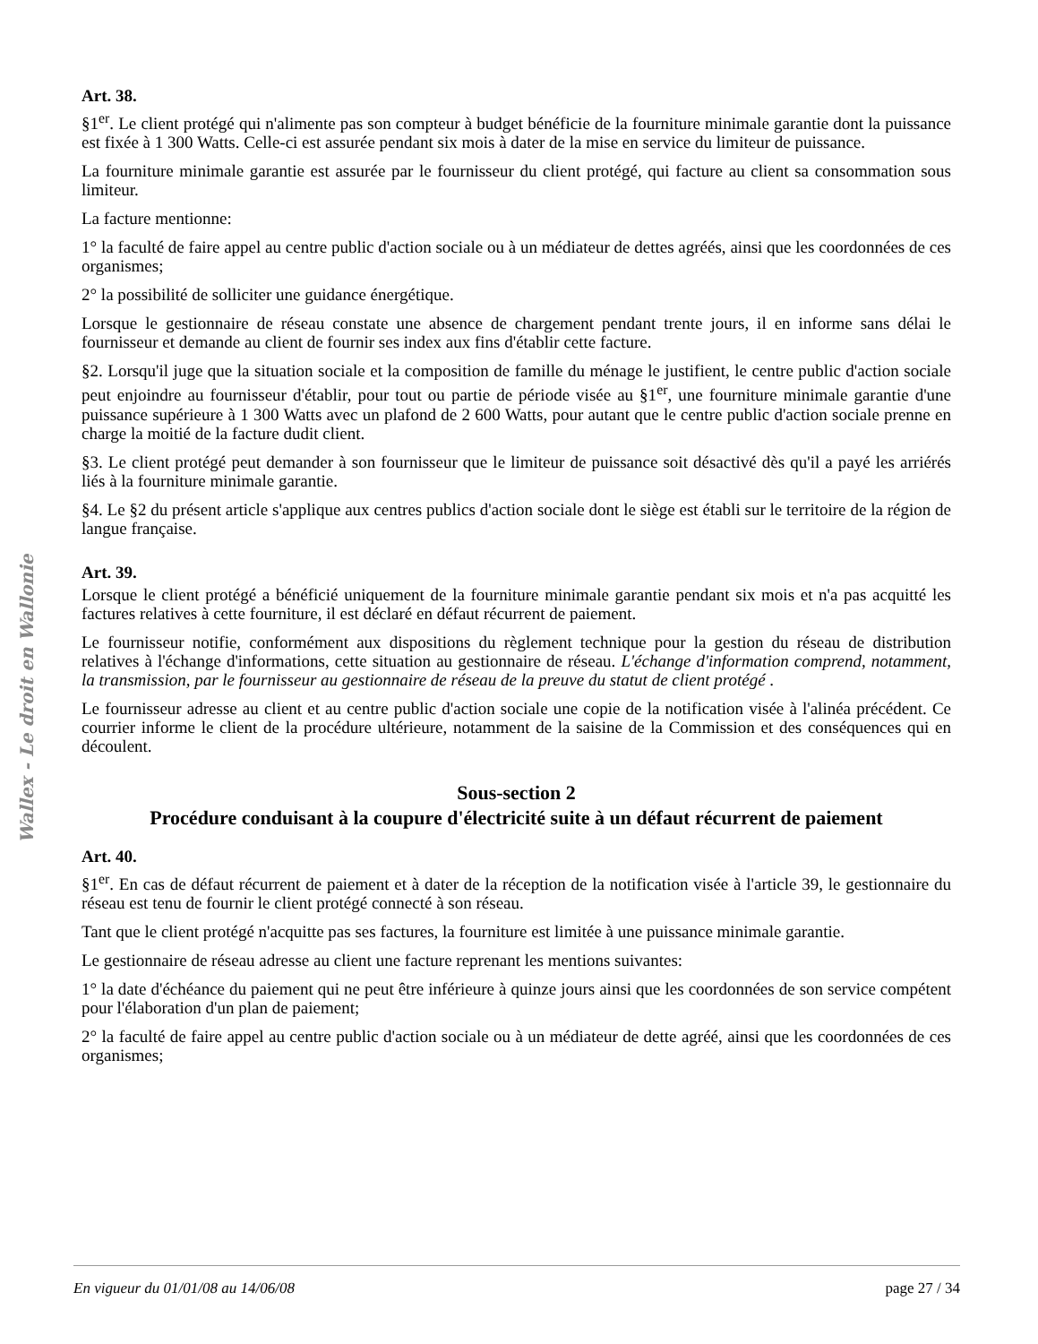Wallex - Le droit en Wallonie
Art. 38.
§1<sup>er</sup>. Le client protégé qui n'alimente pas son compteur à budget bénéficie de la fourniture minimale garantie dont la puissance est fixée à 1 300 Watts. Celle-ci est assurée pendant six mois à dater de la mise en service du limiteur de puissance.
La fourniture minimale garantie est assurée par le fournisseur du client protégé, qui facture au client sa consommation sous limiteur.
La facture mentionne:
1° la faculté de faire appel au centre public d'action sociale ou à un médiateur de dettes agréés, ainsi que les coordonnées de ces organismes;
2° la possibilité de solliciter une guidance énergétique.
Lorsque le gestionnaire de réseau constate une absence de chargement pendant trente jours, il en informe sans délai le fournisseur et demande au client de fournir ses index aux fins d'établir cette facture.
§2. Lorsqu'il juge que la situation sociale et la composition de famille du ménage le justifient, le centre public d'action sociale peut enjoindre au fournisseur d'établir, pour tout ou partie de période visée au §1<sup>er</sup>, une fourniture minimale garantie d'une puissance supérieure à 1 300 Watts avec un plafond de 2 600 Watts, pour autant que le centre public d'action sociale prenne en charge la moitié de la facture dudit client.
§3. Le client protégé peut demander à son fournisseur que le limiteur de puissance soit désactivé dès qu'il a payé les arriérés liés à la fourniture minimale garantie.
§4. Le §2 du présent article s'applique aux centres publics d'action sociale dont le siège est établi sur le territoire de la région de langue française.
Art. 39.
Lorsque le client protégé a bénéficié uniquement de la fourniture minimale garantie pendant six mois et n'a pas acquitté les factures relatives à cette fourniture, il est déclaré en défaut récurrent de paiement.
Le fournisseur notifie, conformément aux dispositions du règlement technique pour la gestion du réseau de distribution relatives à l'échange d'informations, cette situation au gestionnaire de réseau. L'échange d'information comprend, notamment, la transmission, par le fournisseur au gestionnaire de réseau de la preuve du statut de client protégé .
Le fournisseur adresse au client et au centre public d'action sociale une copie de la notification visée à l'alinéa précédent. Ce courrier informe le client de la procédure ultérieure, notamment de la saisine de la Commission et des conséquences qui en découlent.
Sous-section 2
Procédure conduisant à la coupure d'électricité suite à un défaut récurrent de paiement
Art. 40.
§1<sup>er</sup>. En cas de défaut récurrent de paiement et à dater de la réception de la notification visée à l'article 39, le gestionnaire du réseau est tenu de fournir le client protégé connecté à son réseau.
Tant que le client protégé n'acquitte pas ses factures, la fourniture est limitée à une puissance minimale garantie.
Le gestionnaire de réseau adresse au client une facture reprenant les mentions suivantes:
1° la date d'échéance du paiement qui ne peut être inférieure à quinze jours ainsi que les coordonnées de son service compétent pour l'élaboration d'un plan de paiement;
2° la faculté de faire appel au centre public d'action sociale ou à un médiateur de dette agréé, ainsi que les coordonnées de ces organismes;
En vigueur du 01/01/08 au 14/06/08 page 27 / 34